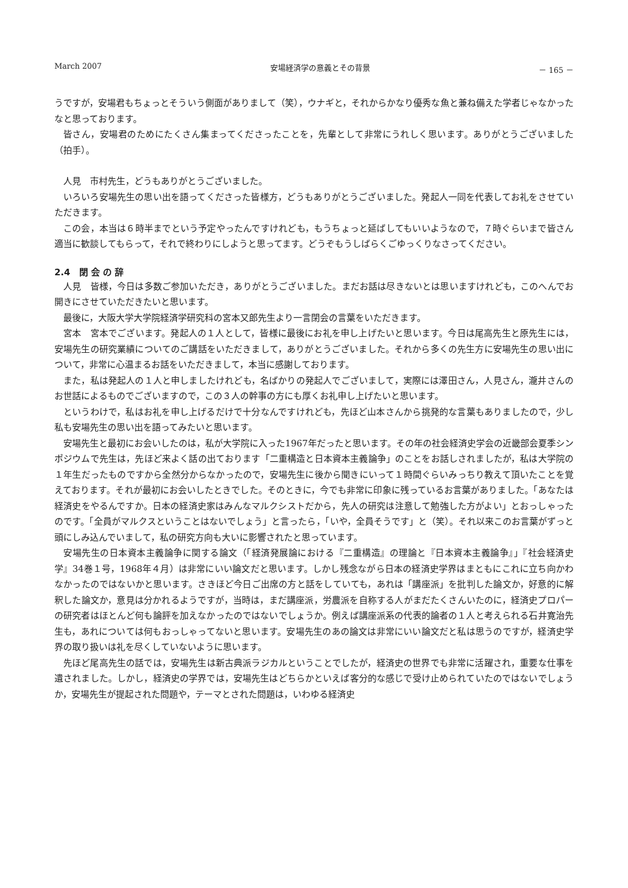March 2007 安場経済学の意義とその背景 － 165 －
うですが，安場君もちょっとそういう側面がありまして（笑），ウナギと，それからかなり優秀な魚と兼ね備えた学者じゃなかったなと思っております。
皆さん，安場君のためにたくさん集まってくださったことを，先輩として非常にうれしく思います。ありがとうございました（拍手）。
人見　市村先生，どうもありがとうございました。
いろいろ安場先生の思い出を語ってくださった皆様方，どうもありがとうございました。発起人一同を代表してお礼をさせていただきます。
この会，本当は６時半までという予定やったんですけれども，もうちょっと延ばしてもいいようなので，７時ぐらいまで皆さん適当に歓談してもらって，それで終わりにしようと思ってます。どうぞもうしばらくごゆっくりなさってください。
2.4　閉 会 の 辞
人見　皆様，今日は多数ご参加いただき，ありがとうございました。まだお話は尽きないとは思いますけれども，このへんでお開きにさせていただきたいと思います。
最後に，大阪大学大学院経済学研究科の宮本又郎先生より一言閉会の言葉をいただきます。
宮本　宮本でございます。発起人の１人として，皆様に最後にお礼を申し上げたいと思います。今日は尾高先生と原先生には，安場先生の研究業績についてのご講話をいただきまして，ありがとうございました。それから多くの先生方に安場先生の思い出について，非常に心温まるお話をいただきまして，本当に感謝しております。
また，私は発起人の１人と申しましたけれども，名ばかりの発起人でございまして，実際には澤田さん，人見さん，瀧井さんのお世話によるものでございますので，この３人の幹事の方にも厚くお礼申し上げたいと思います。
というわけで，私はお礼を申し上げるだけで十分なんですけれども，先ほど山本さんから挑発的な言葉もありましたので，少し私も安場先生の思い出を語ってみたいと思います。
安場先生と最初にお会いしたのは，私が大学院に入った1967年だったと思います。その年の社会経済史学会の近畿部会夏季シンポジウムで先生は，先ほど来よく話の出ております「二重構造と日本資本主義論争」のことをお話しされましたが，私は大学院の１年生だったものですから全然分からなかったので，安場先生に後から聞きにいって１時間ぐらいみっちり教えて頂いたことを覚えております。それが最初にお会いしたときでした。そのときに，今でも非常に印象に残っているお言葉がありました。「あなたは経済史をやるんですか。日本の経済史家はみんなマルクシストだから，先人の研究は注意して勉強した方がよい」とおっしゃったのです。「全員がマルクスということはないでしょう」と言ったら，「いや，全員そうです」と（笑）。それ以来このお言葉がずっと頭にしみ込んでいまして，私の研究方向も大いに影響されたと思っています。
安場先生の日本資本主義論争に関する論文（「経済発展論における『二重構造』の理論と『日本資本主義論争』」『社会経済史学』34巻１号，1968年４月）は非常にいい論文だと思います。しかし残念ながら日本の経済史学界はまともにこれに立ち向かわなかったのではないかと思います。さきほど今日ご出席の方と話をしていても，あれは「講座派」を批判した論文か，好意的に解釈した論文か，意見は分かれるようですが，当時は，まだ講座派，労農派を自称する人がまだたくさんいたのに，経済史プロパーの研究者はほとんど何も論評を加えなかったのではないでしょうか。例えば講座派系の代表的論者の１人と考えられる石井寛治先生も，あれについては何もおっしゃってないと思います。安場先生のあの論文は非常にいい論文だと私は思うのですが，経済史学界の取り扱いは礼を尽くしていないように思います。
先ほど尾高先生の話では，安場先生は新古典派ラジカルということでしたが，経済史の世界でも非常に活躍され，重要な仕事を遺されました。しかし，経済史の学界では，安場先生はどちらかといえば客分的な感じで受け止められていたのではないでしょうか，安場先生が提起された問題や，テーマとされた問題は，いわゆる経済史